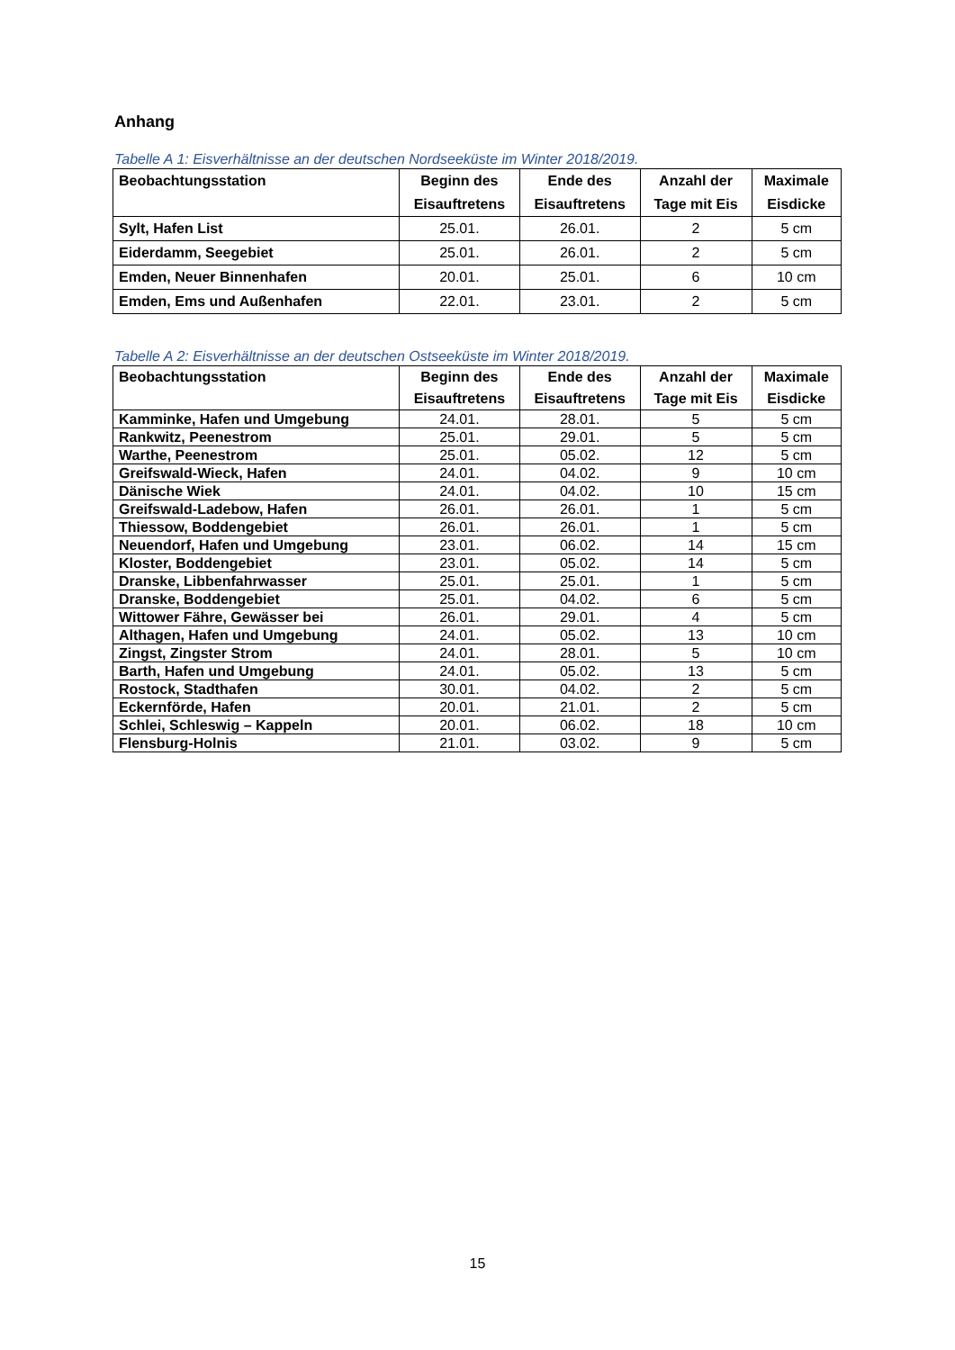Anhang
Tabelle A 1: Eisverhältnisse an der deutschen Nordseeküste im Winter 2018/2019.
| Beobachtungsstation | Beginn des Eisauftretens | Ende des Eisauftretens | Anzahl der Tage mit Eis | Maximale Eisdicke |
| --- | --- | --- | --- | --- |
| Sylt, Hafen List | 25.01. | 26.01. | 2 | 5 cm |
| Eiderdamm, Seegebiet | 25.01. | 26.01. | 2 | 5 cm |
| Emden, Neuer Binnenhafen | 20.01. | 25.01. | 6 | 10 cm |
| Emden, Ems und Außenhafen | 22.01. | 23.01. | 2 | 5 cm |
Tabelle A 2: Eisverhältnisse an der deutschen Ostseeküste im Winter 2018/2019.
| Beobachtungsstation | Beginn des Eisauftretens | Ende des Eisauftretens | Anzahl der Tage mit Eis | Maximale Eisdicke |
| --- | --- | --- | --- | --- |
| Kamminke, Hafen und Umgebung | 24.01. | 28.01. | 5 | 5 cm |
| Rankwitz, Peenestrom | 25.01. | 29.01. | 5 | 5 cm |
| Warthe, Peenestrom | 25.01. | 05.02. | 12 | 5 cm |
| Greifswald-Wieck, Hafen | 24.01. | 04.02. | 9 | 10 cm |
| Dänische Wiek | 24.01. | 04.02. | 10 | 15 cm |
| Greifswald-Ladebow, Hafen | 26.01. | 26.01. | 1 | 5 cm |
| Thiessow, Boddengebiet | 26.01. | 26.01. | 1 | 5 cm |
| Neuendorf, Hafen und Umgebung | 23.01. | 06.02. | 14 | 15 cm |
| Kloster, Boddengebiet | 23.01. | 05.02. | 14 | 5 cm |
| Dranske, Libbenfahrwasser | 25.01. | 25.01. | 1 | 5 cm |
| Dranske, Boddengebiet | 25.01. | 04.02. | 6 | 5 cm |
| Wittower Fähre, Gewässer bei | 26.01. | 29.01. | 4 | 5 cm |
| Althagen, Hafen und Umgebung | 24.01. | 05.02. | 13 | 10 cm |
| Zingst, Zingster Strom | 24.01. | 28.01. | 5 | 10 cm |
| Barth, Hafen und Umgebung | 24.01. | 05.02. | 13 | 5 cm |
| Rostock, Stadthafen | 30.01. | 04.02. | 2 | 5 cm |
| Eckernförde, Hafen | 20.01. | 21.01. | 2 | 5 cm |
| Schlei, Schleswig – Kappeln | 20.01. | 06.02. | 18 | 10 cm |
| Flensburg-Holnis | 21.01. | 03.02. | 9 | 5 cm |
15